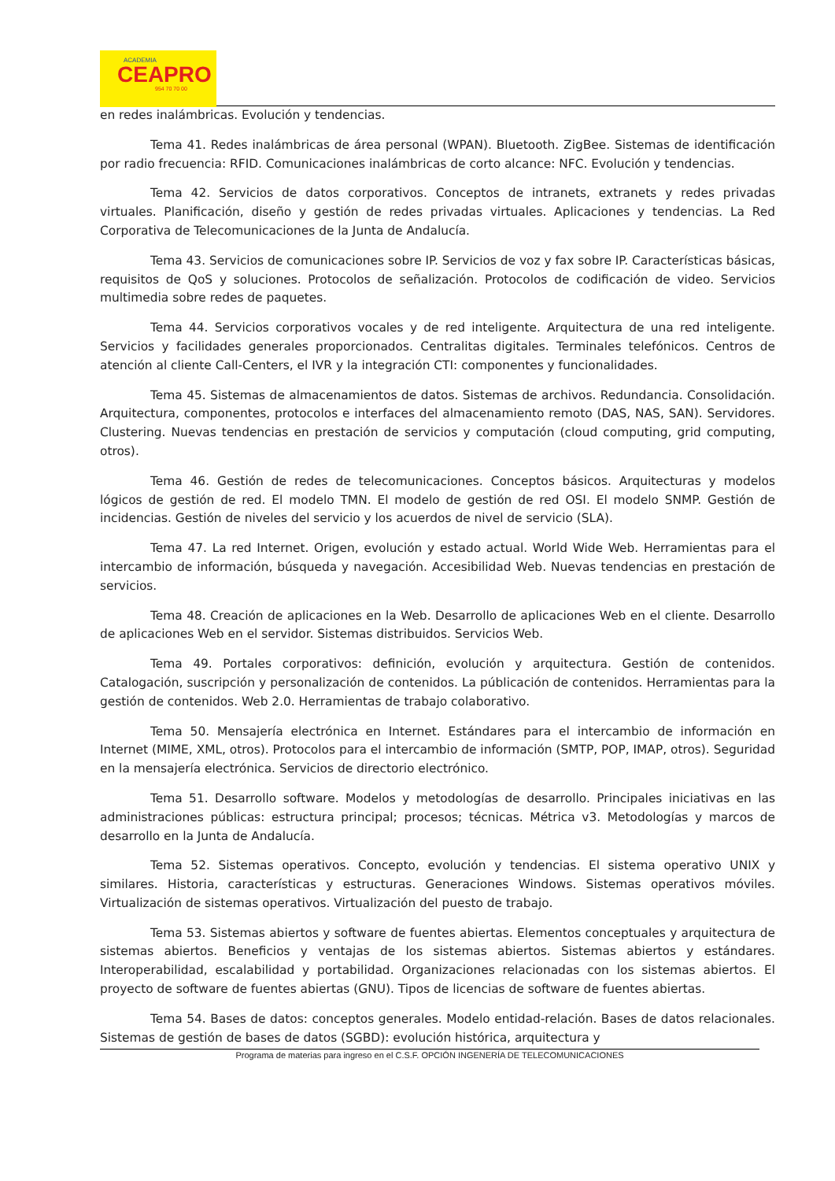ACADEMIA
CEAPRO
954 70 70 00
en redes inalámbricas. Evolución y tendencias.
Tema 41. Redes inalámbricas de área personal (WPAN). Bluetooth. ZigBee. Sistemas de identificación por radio frecuencia: RFID. Comunicaciones inalámbricas de corto alcance: NFC. Evolución y tendencias.
Tema 42. Servicios de datos corporativos. Conceptos de intranets, extranets y redes privadas virtuales. Planificación, diseño y gestión de redes privadas virtuales. Aplicaciones y tendencias. La Red Corporativa de Telecomunicaciones de la Junta de Andalucía.
Tema 43. Servicios de comunicaciones sobre IP. Servicios de voz y fax sobre IP. Características básicas, requisitos de QoS y soluciones. Protocolos de señalización. Protocolos de codificación de video. Servicios multimedia sobre redes de paquetes.
Tema 44. Servicios corporativos vocales y de red inteligente. Arquitectura de una red inteligente. Servicios y facilidades generales proporcionados. Centralitas digitales. Terminales telefónicos. Centros de atención al cliente Call-Centers, el IVR y la integración CTI: componentes y funcionalidades.
Tema 45. Sistemas de almacenamientos de datos. Sistemas de archivos. Redundancia. Consolidación. Arquitectura, componentes, protocolos e interfaces del almacenamiento remoto (DAS, NAS, SAN). Servidores. Clustering. Nuevas tendencias en prestación de servicios y computación (cloud computing, grid computing, otros).
Tema 46. Gestión de redes de telecomunicaciones. Conceptos básicos. Arquitecturas y modelos lógicos de gestión de red. El modelo TMN. El modelo de gestión de red OSI. El modelo SNMP. Gestión de incidencias. Gestión de niveles del servicio y los acuerdos de nivel de servicio (SLA).
Tema 47. La red Internet. Origen, evolución y estado actual. World Wide Web. Herramientas para el intercambio de información, búsqueda y navegación. Accesibilidad Web. Nuevas tendencias en prestación de servicios.
Tema 48. Creación de aplicaciones en la Web. Desarrollo de aplicaciones Web en el cliente. Desarrollo de aplicaciones Web en el servidor. Sistemas distribuidos. Servicios Web.
Tema 49. Portales corporativos: definición, evolución y arquitectura. Gestión de contenidos. Catalogación, suscripción y personalización de contenidos. La públicación de contenidos. Herramientas para la gestión de contenidos. Web 2.0. Herramientas de trabajo colaborativo.
Tema 50. Mensajería electrónica en Internet. Estándares para el intercambio de información en Internet (MIME, XML, otros). Protocolos para el intercambio de información (SMTP, POP, IMAP, otros). Seguridad en la mensajería electrónica. Servicios de directorio electrónico.
Tema 51. Desarrollo software. Modelos y metodologías de desarrollo. Principales iniciativas en las administraciones públicas: estructura principal; procesos; técnicas. Métrica v3. Metodologías y marcos de desarrollo en la Junta de Andalucía.
Tema 52. Sistemas operativos. Concepto, evolución y tendencias. El sistema operativo UNIX y similares. Historia, características y estructuras. Generaciones Windows. Sistemas operativos móviles. Virtualización de sistemas operativos. Virtualización del puesto de trabajo.
Tema 53. Sistemas abiertos y software de fuentes abiertas. Elementos conceptuales y arquitectura de sistemas abiertos. Beneficios y ventajas de los sistemas abiertos. Sistemas abiertos y estándares. Interoperabilidad, escalabilidad y portabilidad. Organizaciones relacionadas con los sistemas abiertos. El proyecto de software de fuentes abiertas (GNU). Tipos de licencias de software de fuentes abiertas.
Tema 54. Bases de datos: conceptos generales. Modelo entidad-relación. Bases de datos relacionales. Sistemas de gestión de bases de datos (SGBD): evolución histórica, arquitectura y
Programa de materias para ingreso en el C.S.F. OPCIÓN INGENERÍA DE TELECOMUNICACIONES